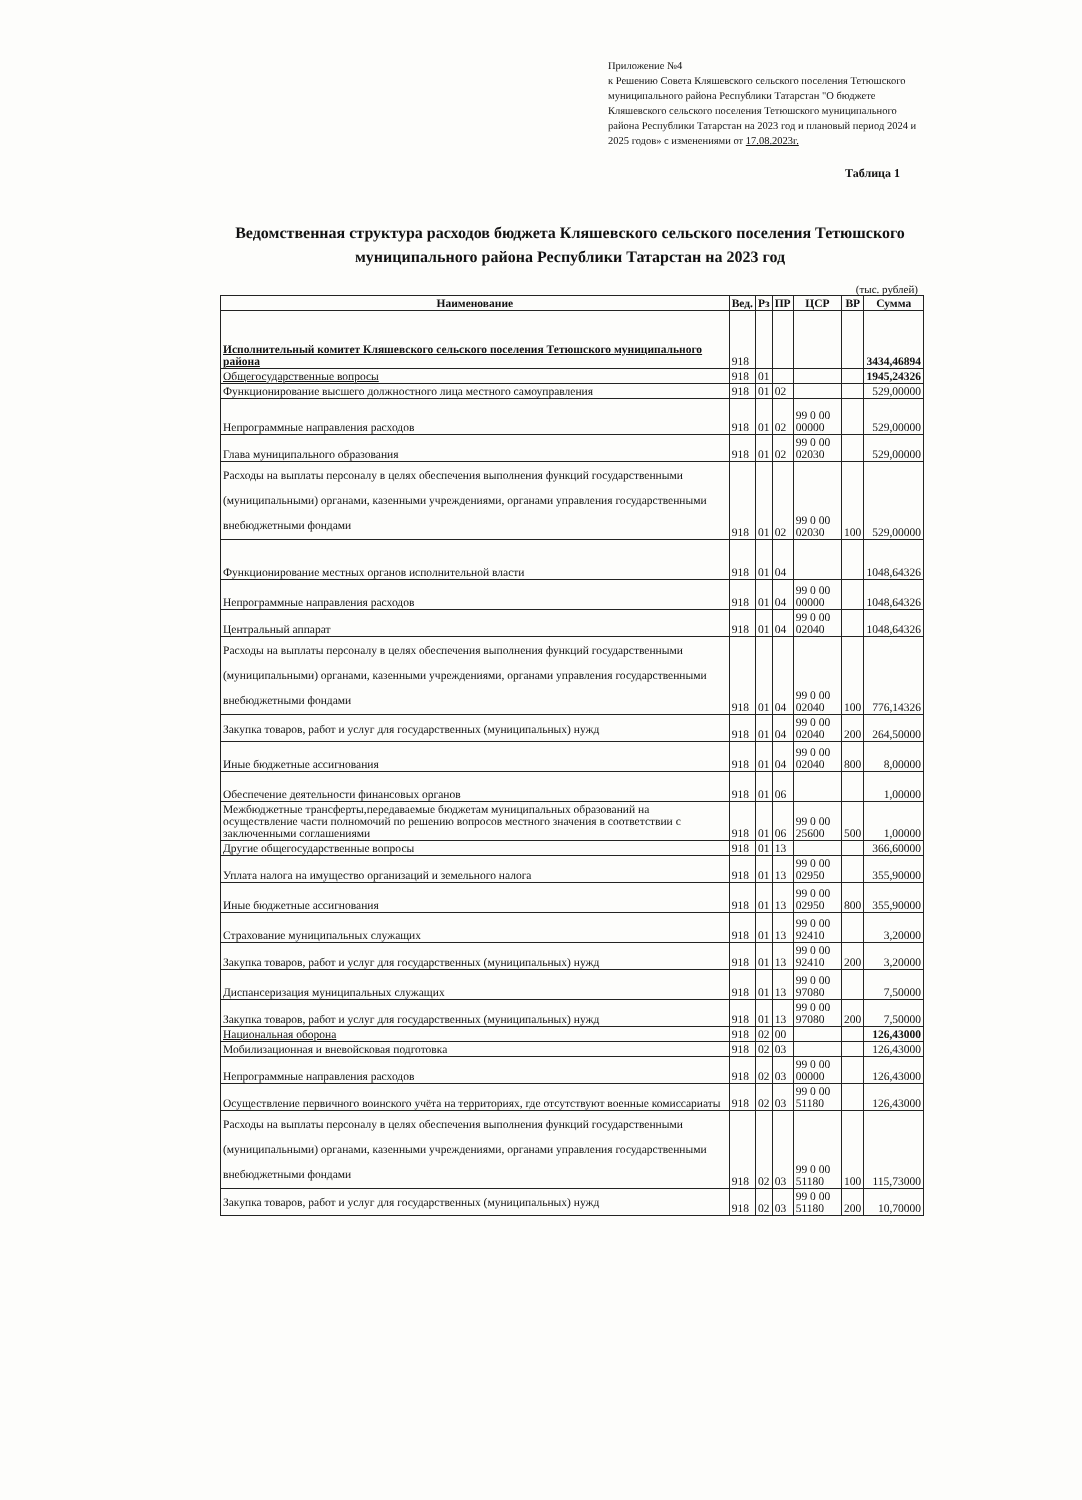Приложение №4
к Решению Совета Кляшевского сельского поселения Тетюшского муниципального района Республики Татарстан "О бюджете Кляшевского сельского поселения Тетюшского муниципального района Республики Татарстан на 2023 год и плановый период 2024 и 2025 годов» с изменениями от 17.08.2023г.
Таблица 1
Ведомственная структура расходов бюджета Кляшевского сельского поселения Тетюшского муниципального района Республики Татарстан на 2023 год
(тыс. рублей)
| Наименование | Вед. | Рз | ПР | ЦСР | ВР | Сумма |
| --- | --- | --- | --- | --- | --- | --- |
| Исполнительный комитет Кляшевского сельского поселения Тетюшского муниципального района | 918 | | | | | 3434,46894 |
| Общегосударственные вопросы | 918 | 01 | | | | 1945,24326 |
| Функционирование высшего должностного лица местного самоуправления | 918 | 01 | 02 | | | 529,00000 |
| Непрограммные направления расходов | 918 | 01 | 02 | 99 0 00 00000 | | 529,00000 |
| Глава муниципального образования | 918 | 01 | 02 | 99 0 00 02030 | | 529,00000 |
| Расходы на выплаты персоналу в целях обеспечения выполнения функций государственными (муниципальными) органами, казенными учреждениями, органами управления государственными внебюджетными фондами | 918 | 01 | 02 | 99 0 00 02030 | 100 | 529,00000 |
| Функционирование местных органов исполнительной власти | 918 | 01 | 04 | | | 1048,64326 |
| Непрограммные направления расходов | 918 | 01 | 04 | 99 0 00 00000 | | 1048,64326 |
| Центральный аппарат | 918 | 01 | 04 | 99 0 00 02040 | | 1048,64326 |
| Расходы на выплаты персоналу в целях обеспечения выполнения функций государственными (муниципальными) органами, казенными учреждениями, органами управления государственными внебюджетными фондами | 918 | 01 | 04 | 99 0 00 02040 | 100 | 776,14326 |
| Закупка товаров, работ и услуг для государственных (муниципальных) нужд | 918 | 01 | 04 | 99 0 00 02040 | 200 | 264,50000 |
| Иные бюджетные ассигнования | 918 | 01 | 04 | 99 0 00 02040 | 800 | 8,00000 |
| Обеспечение деятельности финансовых органов | 918 | 01 | 06 | | | 1,00000 |
| Межбюджетные трансферты,передаваемые бюджетам муниципальных образований на осуществление части полномочий по решению вопросов местного значения в соответствии с заключенными соглашениями | 918 | 01 | 06 | 99 0 00 25600 | 500 | 1,00000 |
| Другие общегосударственные вопросы | 918 | 01 | 13 | | | 366,60000 |
| Уплата налога на имущество организаций и земельного налога | 918 | 01 | 13 | 99 0 00 02950 | | 355,90000 |
| Иные бюджетные ассигнования | 918 | 01 | 13 | 99 0 00 02950 | 800 | 355,90000 |
| Страхование муниципальных служащих | 918 | 01 | 13 | 99 0 00 92410 | | 3,20000 |
| Закупка товаров, работ и услуг для государственных (муниципальных) нужд | 918 | 01 | 13 | 99 0 00 92410 | 200 | 3,20000 |
| Диспансеризация муниципальных служащих | 918 | 01 | 13 | 99 0 00 97080 | | 7,50000 |
| Закупка товаров, работ и услуг для государственных (муниципальных) нужд | 918 | 01 | 13 | 99 0 00 97080 | 200 | 7,50000 |
| Национальная оборона | 918 | 02 | 00 | | | 126,43000 |
| Мобилизационная и вневойсковая подготовка | 918 | 02 | 03 | | | 126,43000 |
| Непрограммные направления расходов | 918 | 02 | 03 | 99 0 00 00000 | | 126,43000 |
| Осуществление первичного воинского учёта на территориях, где отсутствуют военные комиссариаты | 918 | 02 | 03 | 99 0 00 51180 | | 126,43000 |
| Расходы на выплаты персоналу в целях обеспечения выполнения функций государственными (муниципальными) органами, казенными учреждениями, органами управления государственными внебюджетными фондами | 918 | 02 | 03 | 99 0 00 51180 | 100 | 115,73000 |
| Закупка товаров, работ и услуг для государственных (муниципальных) нужд | 918 | 02 | 03 | 99 0 00 51180 | 200 | 10,70000 |